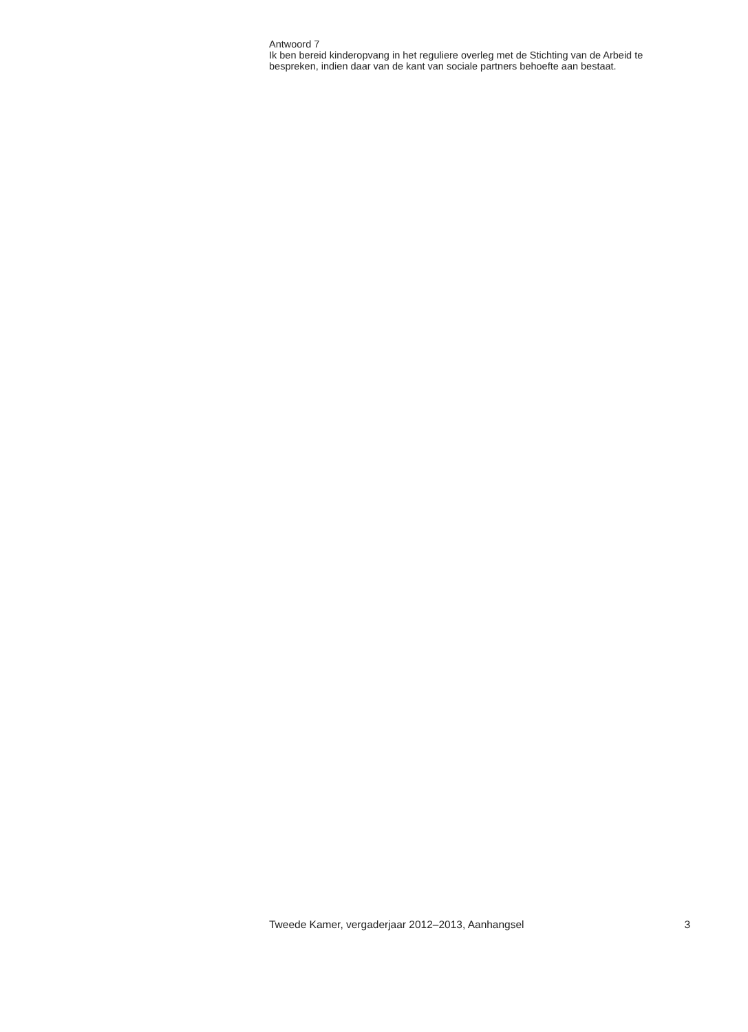Antwoord 7
Ik ben bereid kinderopvang in het reguliere overleg met de Stichting van de Arbeid te bespreken, indien daar van de kant van sociale partners behoefte aan bestaat.
Tweede Kamer, vergaderjaar 2012–2013, Aanhangsel 3